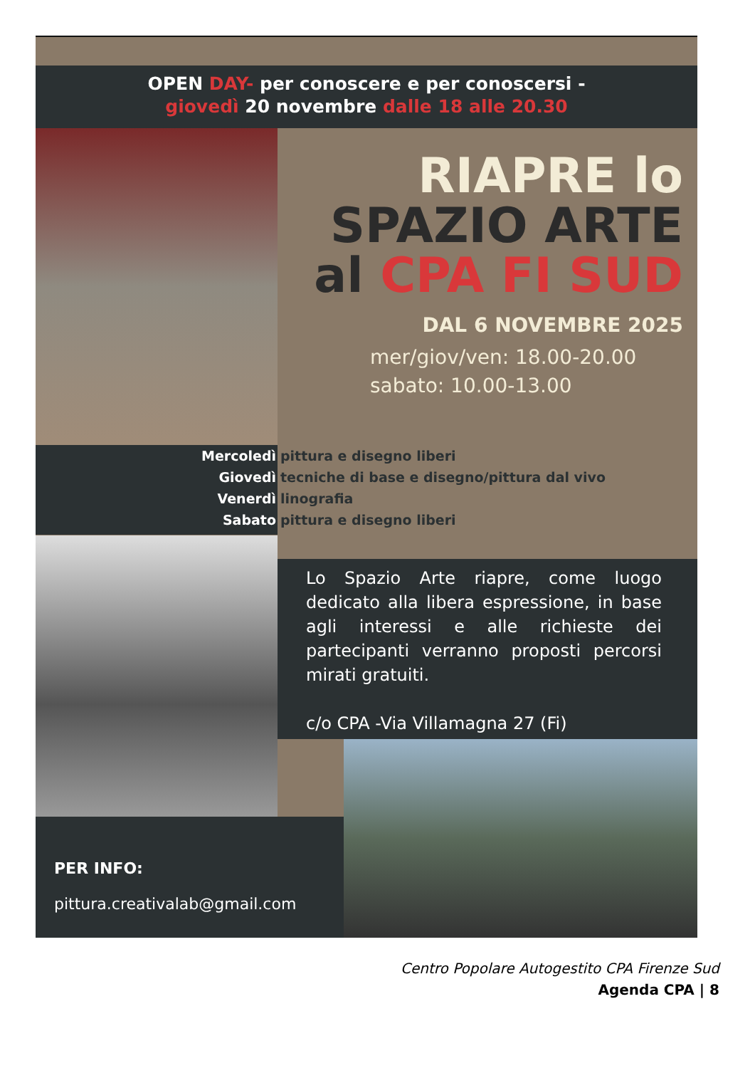OPEN DAY- per conoscere e per conoscersi -
giovedì 20 novembre dalle 18 alle 20.30
RIAPRE lo
SPAZIO ARTE
al CPA FI SUD
DAL 6 NOVEMBRE 2025
mer/giov/ven: 18.00-20.00
sabato: 10.00-13.00
Mercoledì pittura e disegno liberi
Giovedì tecniche di base e disegno/pittura dal vivo
Venerdì linografia
Sabato pittura e disegno liberi
Lo Spazio Arte riapre, come luogo dedicato alla libera espressione, in base agli interessi e alle richieste dei partecipanti verranno proposti percorsi mirati gratuiti.
c/o CPA -Via Villamagna 27 (Fi)
PER INFO:
pittura.creativalab@gmail.com
Centro Popolare Autogestito CPA Firenze Sud
Agenda CPA | 8